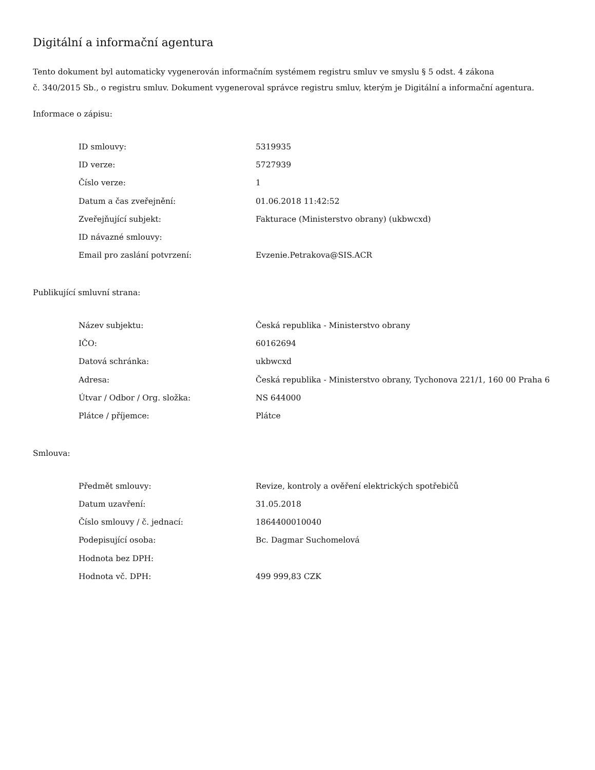Digitální a informační agentura
Tento dokument byl automaticky vygenerován informačním systémem registru smluv ve smyslu § 5 odst. 4 zákona
č. 340/2015 Sb., o registru smluv. Dokument vygeneroval správce registru smluv, kterým je Digitální a informační agentura.
Informace o zápisu:
| ID smlouvy: | 5319935 |
| ID verze: | 5727939 |
| Číslo verze: | 1 |
| Datum a čas zveřejnění: | 01.06.2018 11:42:52 |
| Zveřejňující subjekt: | Fakturace (Ministerstvo obrany) (ukbwcxd) |
| ID návazné smlouvy: | |
| Email pro zaslání potvrzení: | Evzenie.Petrakova@SIS.ACR |
Publikující smluvní strana:
| Název subjektu: | Česká republika - Ministerstvo obrany |
| IČO: | 60162694 |
| Datová schránka: | ukbwcxd |
| Adresa: | Česká republika - Ministerstvo obrany, Tychonova 221/1, 160 00 Praha 6 |
| Útvar / Odbor / Org. složka: | NS 644000 |
| Plátce / příjemce: | Plátce |
Smlouva:
| Předmět smlouvy: | Revize, kontroly a ověření elektrických spotřebičů |
| Datum uzavření: | 31.05.2018 |
| Číslo smlouvy / č. jednací: | 1864400010040 |
| Podepisující osoba: | Bc. Dagmar Suchomelová |
| Hodnota bez DPH: | |
| Hodnota vč. DPH: | 499 999,83 CZK |